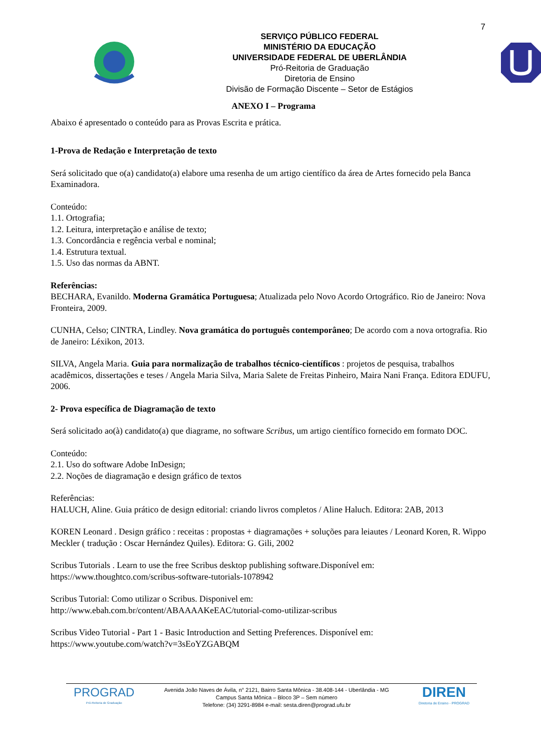7
SERVIÇO PÚBLICO FEDERAL
MINISTÉRIO DA EDUCAÇÃO
UNIVERSIDADE FEDERAL DE UBERLÂNDIA
Pró-Reitoria de Graduação
Diretoria de Ensino
Divisão de Formação Discente – Setor de Estágios
ANEXO I – Programa
Abaixo é apresentado o conteúdo para as Provas Escrita e prática.
1-Prova de Redação e Interpretação de texto
Será solicitado que o(a) candidato(a) elabore uma resenha de um artigo científico da área de Artes fornecido pela Banca Examinadora.
Conteúdo:
1.1. Ortografia;
1.2. Leitura, interpretação e análise de texto;
1.3. Concordância e regência verbal e nominal;
1.4. Estrutura textual.
1.5. Uso das normas da ABNT.
Referências:
BECHARA, Evanildo. Moderna Gramática Portuguesa; Atualizada pelo Novo Acordo Ortográfico. Rio de Janeiro: Nova Fronteira, 2009.
CUNHA, Celso; CINTRA, Lindley. Nova gramática do português contemporâneo; De acordo com a nova ortografia. Rio de Janeiro: Léxikon, 2013.
SILVA, Angela Maria. Guia para normalização de trabalhos técnico-científicos : projetos de pesquisa, trabalhos acadêmicos, dissertações e teses / Angela Maria Silva, Maria Salete de Freitas Pinheiro, Maira Nani França. Editora EDUFU, 2006.
2- Prova específica de Diagramação de texto
Será solicitado ao(à) candidato(a) que diagrame, no software Scribus, um artigo científico fornecido em formato DOC.
Conteúdo:
2.1. Uso do software Adobe InDesign;
2.2. Noções de diagramação e design gráfico de textos
Referências:
HALUCH, Aline. Guia prático de design editorial: criando livros completos / Aline Haluch. Editora: 2AB, 2013
KOREN Leonard . Design gráfico : receitas : propostas + diagramações + soluções para leiautes / Leonard Koren, R. Wippo Meckler ( tradução : Oscar Hernández Quiles). Editora: G. Gili, 2002
Scribus Tutorials . Learn to use the free Scribus desktop publishing software.Disponível em:
https://www.thoughtco.com/scribus-software-tutorials-1078942
Scribus Tutorial: Como utilizar o Scribus. Disponivel em:
http://www.ebah.com.br/content/ABAAAAKeEAC/tutorial-como-utilizar-scribus
Scribus Video Tutorial - Part 1 - Basic Introduction and Setting Preferences. Disponível em:
https://www.youtube.com/watch?v=3sEoYZGABQM
PROGRAD
Pró-Reitoria de Graduação
Avenida João Naves de Ávila, n° 2121, Bairro Santa Mônica - 38.408-144 - Uberlândia - MG
Campus Santa Mônica – Bloco 3P – Sem número
Telefone: (34) 3291-8984 e-mail: sesta.diren@prograd.ufu.br
DIREN
Diretoria de Ensino - PROGRAD